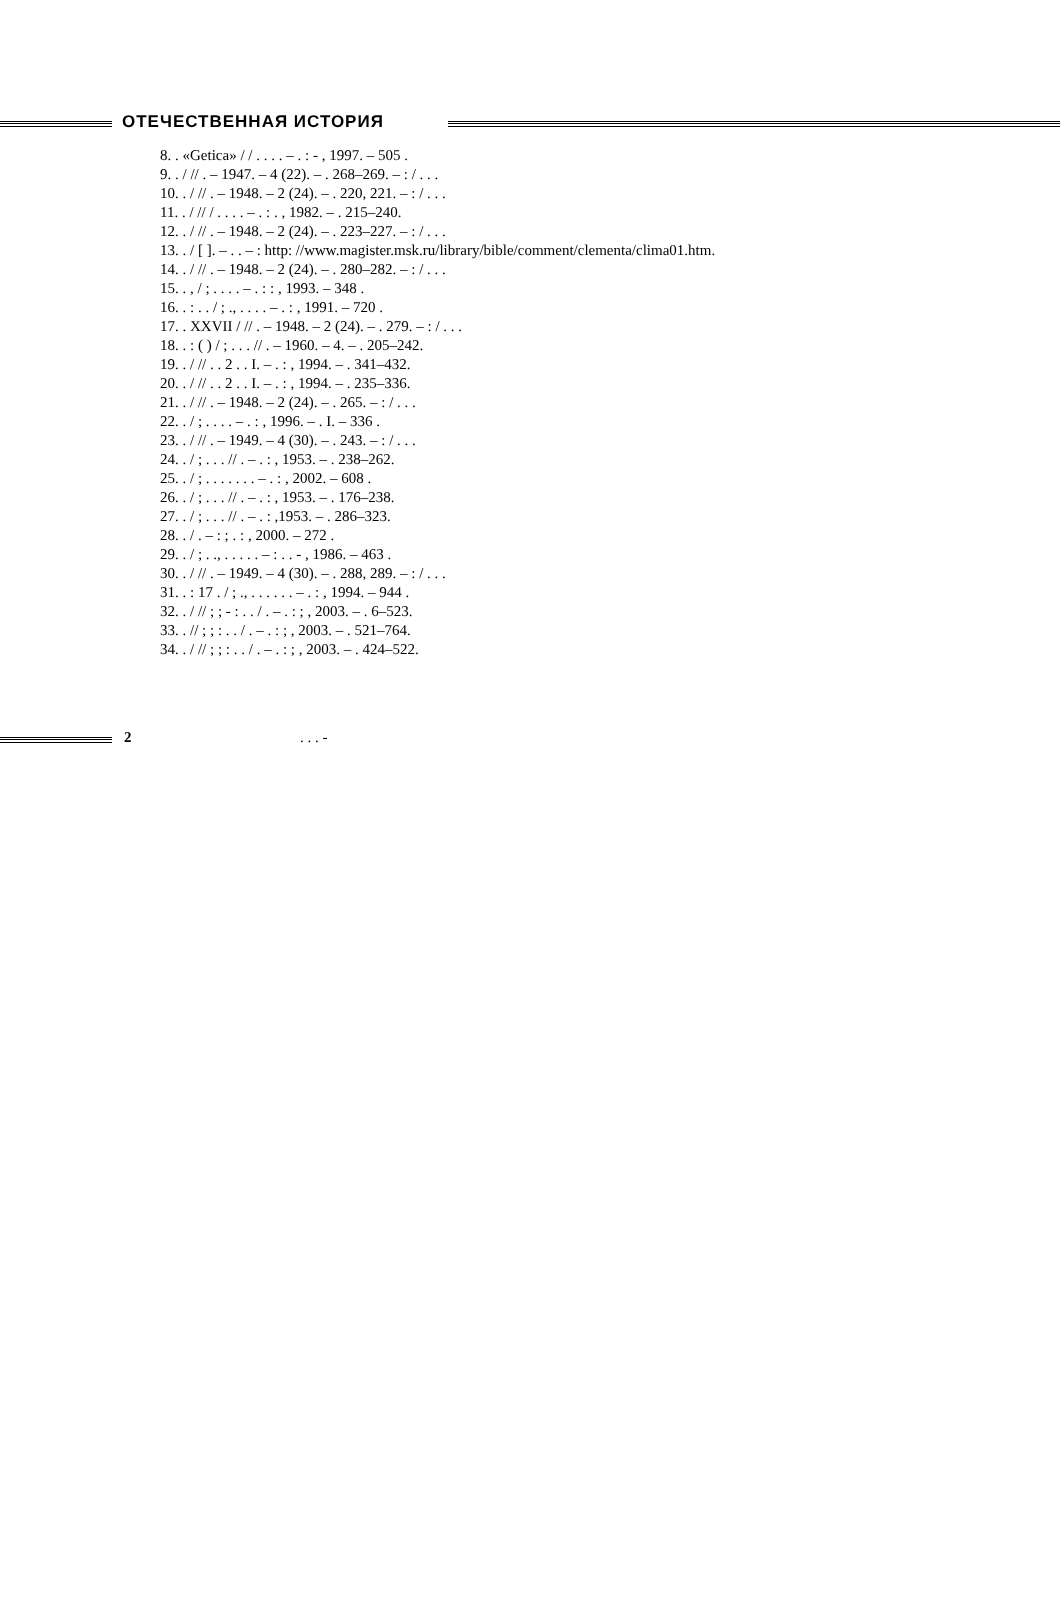ОТЕЧЕСТВЕННАЯ ИСТОРИЯ
8. . «Getica» / / . . . . – . : - , 1997. – 505 .
9. . / // . – 1947. – 4 (22). – . 268–269. – : / . . .
10. . / // . – 1948. – 2 (24). – . 220, 221. – : / . . .
11. . / // / . . . . – . : . , 1982. – . 215–240.
12. . / // . – 1948. – 2 (24). – . 223–227. – : / . . .
13. . / [ ]. – . . – : http: //www.magister.msk.ru/library/bible/comment/clementa/clima01.htm.
14. . / // . – 1948. – 2 (24). – . 280–282. – : / . . .
15. . , / ; . . . . – . : : , 1993. – 348 .
16. . : . . / ; ., . . . . – . : , 1991. – 720 .
17. . XXVII / // . – 1948. – 2 (24). – . 279. – : / . . .
18. . : ( ) / ; . . . // . – 1960. – 4. – . 205–242.
19. . / // . . 2 . . I. – . : , 1994. – . 341–432.
20. . / // . . 2 . . I. – . : , 1994. – . 235–336.
21. . / // . – 1948. – 2 (24). – . 265. – : / . . .
22. . / ; . . . . – . : , 1996. – . I. – 336 .
23. . / // . – 1949. – 4 (30). – . 243. – : / . . .
24. . / ; . . . // . – . : , 1953. – . 238–262.
25. . / ; . . . . . . . – . : , 2002. – 608 .
26. . / ; . . . // . – . : , 1953. – . 176–238.
27. . / ; . . . // . – . : ,1953. – . 286–323.
28. . / . – : ; . : , 2000. – 272 .
29. . / ; . ., . . . . . – : . . - , 1986. – 463 .
30. . / // . – 1949. – 4 (30). – . 288, 289. – : / . . .
31. . : 17 . / ; ., . . . . . . – . : , 1994. – 944 .
32. . / // ; ; - : . . / . – . : ; , 2003. – . 6–523.
33. . // ; ; : . . / . – . : ; , 2003. – . 521–764.
34. . / // ; ; : . . / . – . : ; , 2003. – . 424–522.
2. . . -